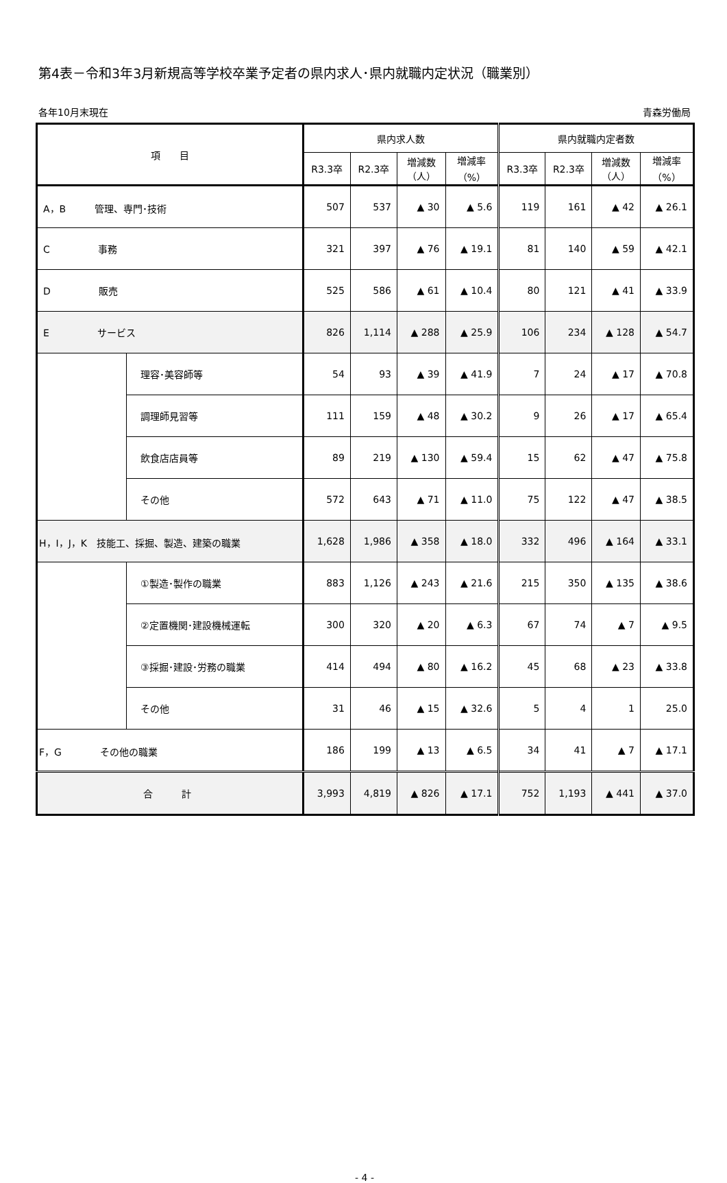第4表－令和3年3月新規高等学校卒業予定者の県内求人･県内就職内定状況（職業別）
各年10月末現在 青森労働局
| 項 目 | | 県内求人数 | | | | 県内就職内定者数 | | | |
| --- | --- | --- | --- | --- | --- | --- | --- | --- | --- |
| | | R3.3卒 | R2.3卒 | 増減数 （人） | 増減率 （%） | R3.3卒 | R2.3卒 | 増減数 （人） | 増減率 （%） |
| A，B 管理、専門･技術 | | 507 | 537 | ▲ 30 | ▲ 5.6 | 119 | 161 | ▲ 42 | ▲ 26.1 |
| C 事務 | | 321 | 397 | ▲ 76 | ▲ 19.1 | 81 | 140 | ▲ 59 | ▲ 42.1 |
| D 販売 | | 525 | 586 | ▲ 61 | ▲ 10.4 | 80 | 121 | ▲ 41 | ▲ 33.9 |
| E サービス | | 826 | 1,114 | ▲ 288 | ▲ 25.9 | 106 | 234 | ▲ 128 | ▲ 54.7 |
| | 理容･美容師等 | 54 | 93 | ▲ 39 | ▲ 41.9 | 7 | 24 | ▲ 17 | ▲ 70.8 |
| | 調理師見習等 | 111 | 159 | ▲ 48 | ▲ 30.2 | 9 | 26 | ▲ 17 | ▲ 65.4 |
| | 飲食店店員等 | 89 | 219 | ▲ 130 | ▲ 59.4 | 15 | 62 | ▲ 47 | ▲ 75.8 |
| | その他 | 572 | 643 | ▲ 71 | ▲ 11.0 | 75 | 122 | ▲ 47 | ▲ 38.5 |
| H，I，J，K 技能工、採掘、製造、建築の職業 | | 1,628 | 1,986 | ▲ 358 | ▲ 18.0 | 332 | 496 | ▲ 164 | ▲ 33.1 |
| | ①製造･製作の職業 | 883 | 1,126 | ▲ 243 | ▲ 21.6 | 215 | 350 | ▲ 135 | ▲ 38.6 |
| | ②定置機関･建設機械運転 | 300 | 320 | ▲ 20 | ▲ 6.3 | 67 | 74 | ▲ 7 | ▲ 9.5 |
| | ③採掘･建設･労務の職業 | 414 | 494 | ▲ 80 | ▲ 16.2 | 45 | 68 | ▲ 23 | ▲ 33.8 |
| | その他 | 31 | 46 | ▲ 15 | ▲ 32.6 | 5 | 4 | 1 | 25.0 |
| F，G その他の職業 | | 186 | 199 | ▲ 13 | ▲ 6.5 | 34 | 41 | ▲ 7 | ▲ 17.1 |
| 合 計 | | 3,993 | 4,819 | ▲ 826 | ▲ 17.1 | 752 | 1,193 | ▲ 441 | ▲ 37.0 |
- 4 -